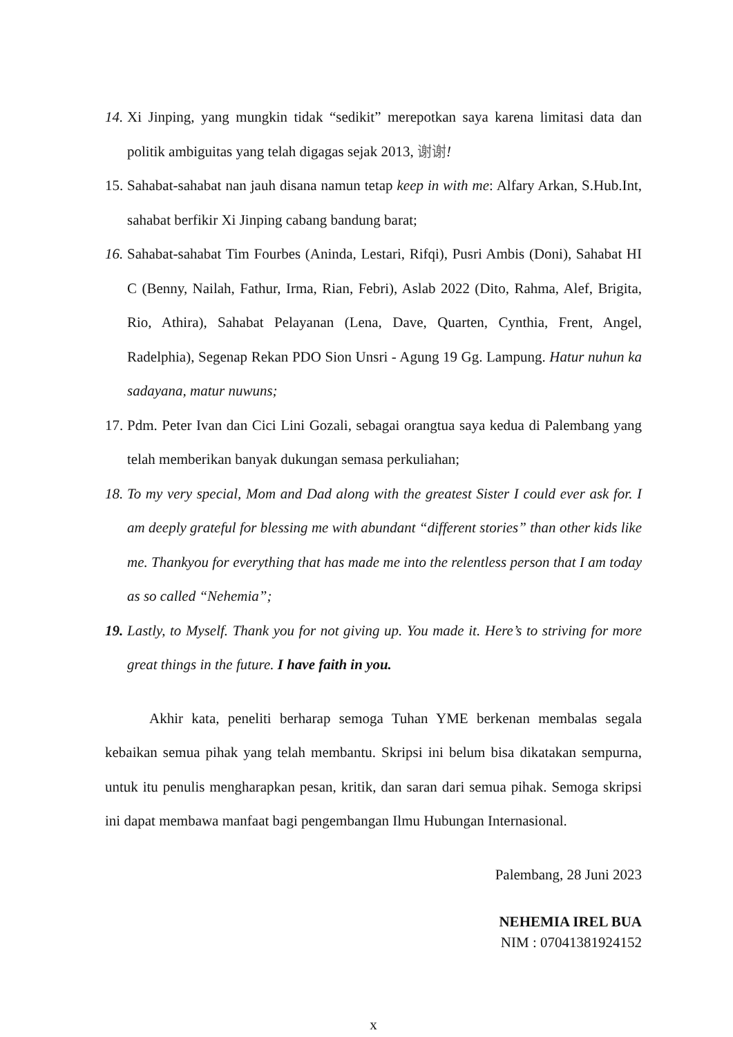14. Xi Jinping, yang mungkin tidak “sedikit” merepotkan saya karena limitasi data dan politik ambiguitas yang telah digagas sejak 2013, 谢谢!
15. Sahabat-sahabat nan jauh disana namun tetap keep in with me: Alfary Arkan, S.Hub.Int, sahabat berfikir Xi Jinping cabang bandung barat;
16. Sahabat-sahabat Tim Fourbes (Aninda, Lestari, Rifqi), Pusri Ambis (Doni), Sahabat HI C (Benny, Nailah, Fathur, Irma, Rian, Febri), Aslab 2022 (Dito, Rahma, Alef, Brigita, Rio, Athira), Sahabat Pelayanan (Lena, Dave, Quarten, Cynthia, Frent, Angel, Radelphia), Segenap Rekan PDO Sion Unsri - Agung 19 Gg. Lampung. Hatur nuhun ka sadayana, matur nuwuns;
17. Pdm. Peter Ivan dan Cici Lini Gozali, sebagai orangtua saya kedua di Palembang yang telah memberikan banyak dukungan semasa perkuliahan;
18. To my very special, Mom and Dad along with the greatest Sister I could ever ask for. I am deeply grateful for blessing me with abundant “different stories” than other kids like me. Thankyou for everything that has made me into the relentless person that I am today as so called “Nehemia”;
19. Lastly, to Myself. Thank you for not giving up. You made it. Here’s to striving for more great things in the future. I have faith in you.
Akhir kata, peneliti berharap semoga Tuhan YME berkenan membalas segala kebaikan semua pihak yang telah membantu. Skripsi ini belum bisa dikatakan sempurna, untuk itu penulis mengharapkan pesan, kritik, dan saran dari semua pihak. Semoga skripsi ini dapat membawa manfaat bagi pengembangan Ilmu Hubungan Internasional.
Palembang, 28 Juni 2023
NEHEMIA IREL BUA
NIM : 07041381924152
x